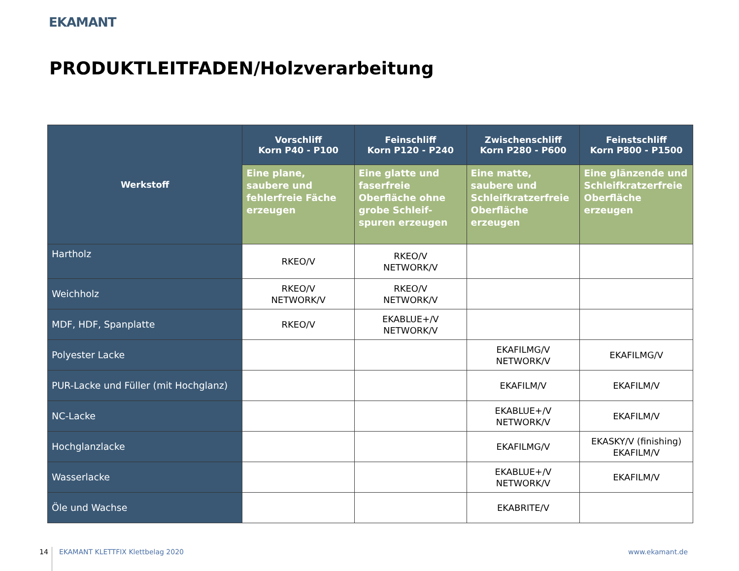EKAMANT
PRODUKTLEITFADEN/Holzverarbeitung
| Werkstoff | Vorschliff Korn P40 - P100 | Feinschliff Korn P120 - P240 | Zwischenschliff Korn P280 - P600 | Feinstschliff Korn P800 - P1500 |
| --- | --- | --- | --- | --- |
| | Eine plane, saubere und fehlerfreie Fäche erzeugen | Eine glatte und faserfreie Oberfläche ohne grobe Schleif-spuren erzeugen | Eine matte, saubere und Schleifkratzerfreie Oberfläche erzeugen | Eine glänzende und Schleifkratzerfreie Oberfläche erzeugen |
| Hartholz | RKEO/V | RKEO/V NETWORK/V | | |
| Weichholz | RKEO/V NETWORK/V | RKEO/V NETWORK/V | | |
| MDF, HDF, Spanplatte | RKEO/V | EKABLUE+/V NETWORK/V | | |
| Polyester Lacke | | | EKAFILMG/V NETWORK/V | EKAFILMG/V |
| PUR-Lacke und Füller (mit Hochglanz) | | | EKAFILM/V | EKAFILM/V |
| NC-Lacke | | | EKABLUE+/V NETWORK/V | EKAFILM/V |
| Hochglanzlacke | | | EKAFILMG/V | EKASKY/V (finishing) EKAFILM/V |
| Wasserlacke | | | EKABLUE+/V NETWORK/V | EKAFILM/V |
| Öle und Wachse | | | EKABRITE/V | |
14
EKAMANT KLETTFIX Klettbelag 2020
www.ekamant.de